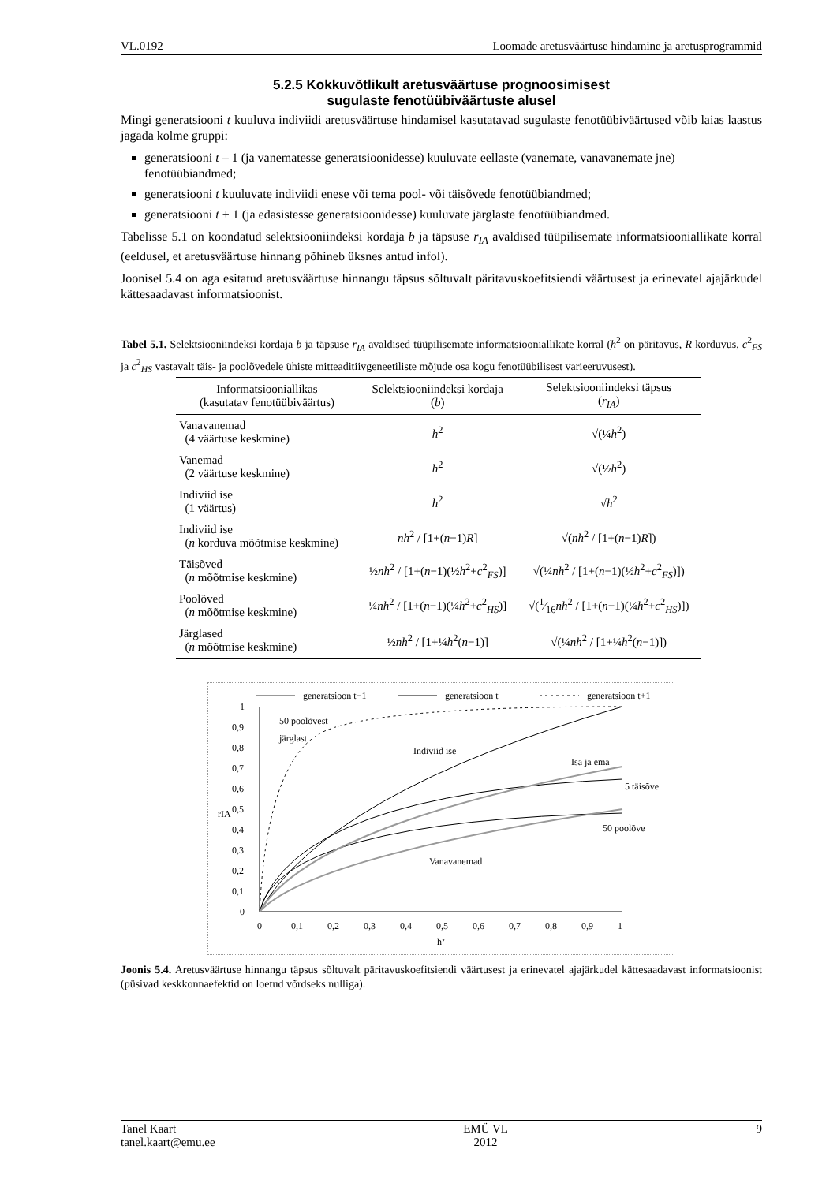VL.0192 Loomade aretusväärtuse hindamine ja aretusprogrammid
5.2.5 Kokkuvõtlikult aretusväärtuse prognoosimisest
sugulaste fenotüübiväärtuste alusel
Mingi generatsiooni t kuuluva indiviidi aretusväärtuse hindamisel kasutatavad sugulaste fenotüübi­väärtused võib laias laastus jagada kolme gruppi:
generatsiooni t – 1 (ja vanematesse generatsioonidesse) kuuluvate eellaste (vanemate, vanavane­mate jne) fenotüübiandmed;
generatsiooni t kuuluvate indiviidi enese või tema pool- või täisõvede fenotüübiandmed;
generatsiooni t + 1 (ja edasistesse generatsioonidesse) kuuluvate järglaste fenotüübiandmed.
Tabelisse 5.1 on koondatud selektsiooniindeksi kordaja b ja täpsuse r<sub>IA</sub> avaldised tüüpilisemate infor­matsiooniallikate korral (eeldusel, et aretusväärtuse hinnang põhineb üksnes antud infol).
Joonisel 5.4 on aga esitatud aretusväärtuse hinnangu täpsus sõltuvalt päritavuskoefitsiendi väärtusest ja erinevatel ajajärkudel kättesaadavast informatsioonist.
Tabel 5.1. Selektsiooniindeksi kordaja b ja täpsuse r<sub>IA</sub> avaldised tüüpilisemate informatsiooniallikate korral (h<sup>2</sup> on päritavus, R korduvus, c<sup>2</sup><sub>FS</sub> ja c<sup>2</sup><sub>HS</sub> vastavalt täis- ja poolõvedele ühiste mitteaditiivgeneetiliste mõjude osa kogu fenotüübilisest varieeruvusest).
| Informatsiooniallikas (kasutatav fenotüübiväärtus) | Selektsiooniindeksi kordaja ( b ) | Selektsiooniindeksi täpsus ( r<sub>IA</sub> ) |
| --- | --- | --- |
| Vanavanemad (4 väärtuse keskmine) | h<sup>2</sup> | √(¼ h<sup>2</sup>) |
| Vanemad (2 väärtuse keskmine) | h<sup>2</sup> | √(½ h<sup>2</sup>) |
| Indiviid ise (1 väärtus) | h<sup>2</sup> | √ h<sup>2</sup> |
| Indiviid ise ( n korduva mõõtmise keskmine) | nh<sup>2</sup> / [1+( n −1) R ] | √( nh<sup>2</sup> / [1+( n −1) R ]) |
| Täisõved ( n mõõtmise keskmine) | ½ nh<sup>2</sup> / [1+( n −1)(½ h<sup>2</sup>+ c<sup>2</sup><sub>FS</sub>)] | √(¼ nh<sup>2</sup> / [1+( n −1)(½ h<sup>2</sup>+ c<sup>2</sup><sub>FS</sub>)]) |
| Poolõved ( n mõõtmise keskmine) | ¼ nh<sup>2</sup> / [1+( n −1)(¼ h<sup>2</sup>+ c<sup>2</sup><sub>HS</sub>)] | √(1⁄16 nh<sup>2</sup> / [1+( n −1)(¼ h<sup>2</sup>+ c<sup>2</sup><sub>HS</sub>)]) |
| Järglased ( n mõõtmise keskmine) | ½ nh<sup>2</sup> / [1+¼ h<sup>2</sup>( n −1)] | √(¼ nh<sup>2</sup> / [1+¼ h<sup>2</sup>( n −1)]) |
generatsioon t−1
generatsioon t
generatsioon t+1
1
0,9
0,8
0,7
0,6
0,5
0,4
0,3
0,2
0,1
0
rIA
0
0,1
0,2
0,3
0,4
0,5
0,6
0,7
0,8
0,9
1
h²
50 poolõvest
järglast
Indiviid ise
Isa ja ema
5 täisõve
50 poolõve
Vanavanemad
Joonis 5.4. Aretusväärtuse hinnangu täpsus sõltuvalt päritavuskoefitsiendi väärtusest ja erinevatel ajajärkudel kättesaadavast informatsioonist (püsivad keskkonnaefektid on loetud võrdseks nulliga).
Tanel Kaart
tanel.kaart@emu.ee EMÜ VL
2012 9